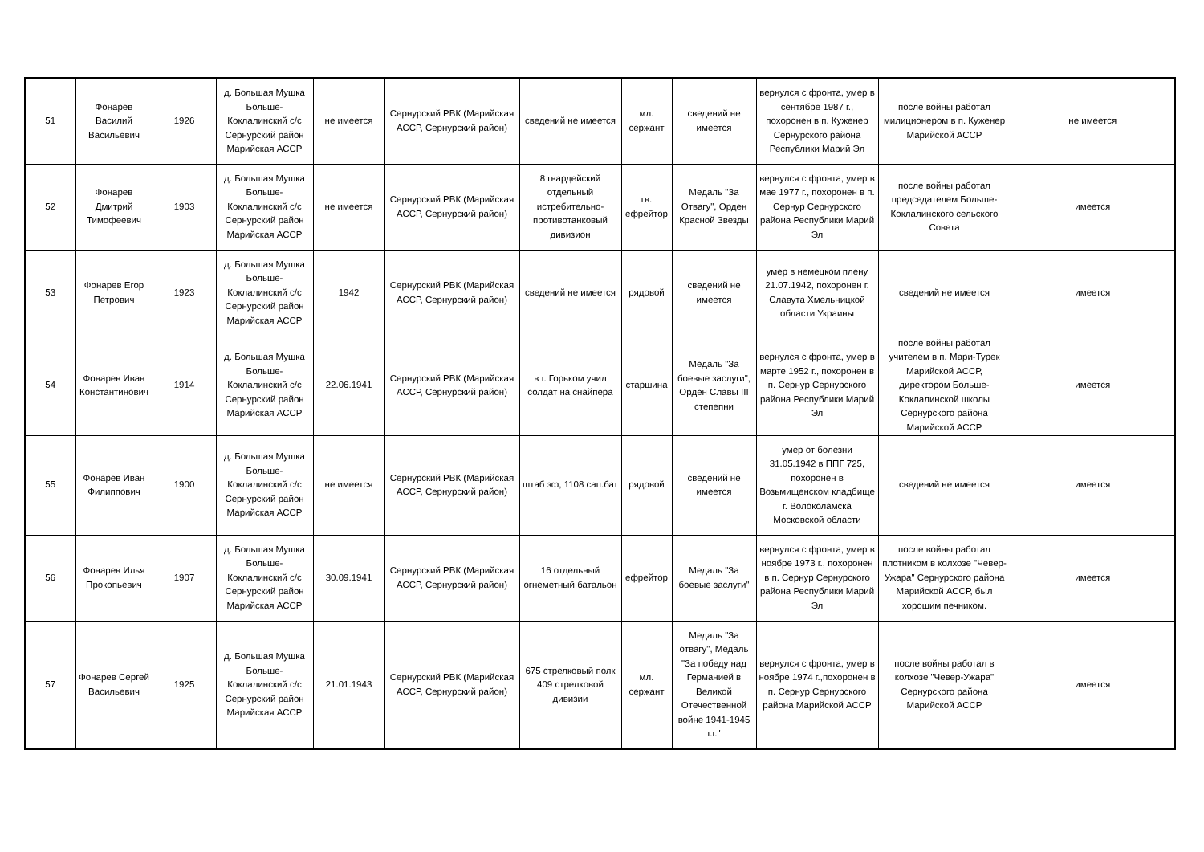| 51 | Фонарев Василий Васильевич | 1926 | д. Большая Мушка Больше-Коклалинский с/с Сернурский район Марийская АССР | не имеется | Сернурский РВК (Марийская АССР, Сернурский район) | сведений не имеется | мл. сержант | сведений не имеется | вернулся с фронта, умер в сентябре 1987 г., похоронен в п. Куженер Сернурского района Республики Марий Эл | после войны работал милиционером в п. Куженер Марийской АССР | не имеется |
| 52 | Фонарев Дмитрий Тимофеевич | 1903 | д. Большая Мушка Больше-Коклалинский с/с Сернурский район Марийская АССР | не имеется | Сернурский РВК (Марийская АССР, Сернурский район) | 8 гвардейский отдельный истребительно-противотанковый дивизион | гв. ефрейтор | Медаль "За Отвагу", Орден Красной Звезды | вернулся с фронта, умер в мае 1977 г., похоронен в п. Сернур Сернурского района Республики Марий Эл | после войны работал председателем Больше-Коклалинского сельского Совета | имеется |
| 53 | Фонарев Егор Петрович | 1923 | д. Большая Мушка Больше-Коклалинский с/с Сернурский район Марийская АССР | 1942 | Сернурский РВК (Марийская АССР, Сернурский район) | сведений не имеется | рядовой | сведений не имеется | умер в немецком плену 21.07.1942, похоронен г. Славута Хмельницкой области Украины | сведений не имеется | имеется |
| 54 | Фонарев Иван Константинович | 1914 | д. Большая Мушка Больше-Коклалинский с/с Сернурский район Марийская АССР | 22.06.1941 | Сернурский РВК (Марийская АССР, Сернурский район) | в г. Горьком учил солдат на снайпера | старшина | Медаль "За боевые заслуги", Орден Славы III степепни | вернулся с фронта, умер в марте 1952 г., похоронен в п. Сернур Сернурского района Республики Марий Эл | после войны работал учителем в п. Мари-Турек Марийской АССР, директором Больше-Коклалинской школы Сернурского района Марийской АССР | имеется |
| 55 | Фонарев Иван Филиппович | 1900 | д. Большая Мушка Больше-Коклалинский с/с Сернурский район Марийская АССР | не имеется | Сернурский РВК (Марийская АССР, Сернурский район) | штаб зф, 1108 сап.бат | рядовой | сведений не имеется | умер от болезни 31.05.1942 в ППГ 725, похоронен в Возьмищенском кладбище г. Волоколамска Московской области | сведений не имеется | имеется |
| 56 | Фонарев Илья Прокопьевич | 1907 | д. Большая Мушка Больше-Коклалинский с/с Сернурский район Марийская АССР | 30.09.1941 | Сернурский РВК (Марийская АССР, Сернурский район) | 16 отдельный огнеметный батальон | ефрейтор | Медаль "За боевые заслуги" | вернулся с фронта, умер в ноябре 1973 г., похоронен в п. Сернур Сернурского района Республики Марий Эл | после войны работал плотником в колхозе "Чевер-Ужара" Сернурского района Марийской АССР, был хорошим печником. | имеется |
| 57 | Фонарев Сергей Васильевич | 1925 | д. Большая Мушка Больше-Коклалинский с/с Сернурский район Марийская АССР | 21.01.1943 | Сернурский РВК (Марийская АССР, Сернурский район) | 675 стрелковый полк 409 стрелковой дивизии | мл. сержант | Медаль "За отвагу", Медаль "За победу над Германией в Великой Отечественной войне 1941-1945 г.г." | вернулся с фронта, умер в ноябре 1974 г.,похоронен в п. Сернур Сернурского района Марийской АССР | после войны работал в колхозе "Чевер-Ужара" Сернурского района Марийской АССР | имеется |